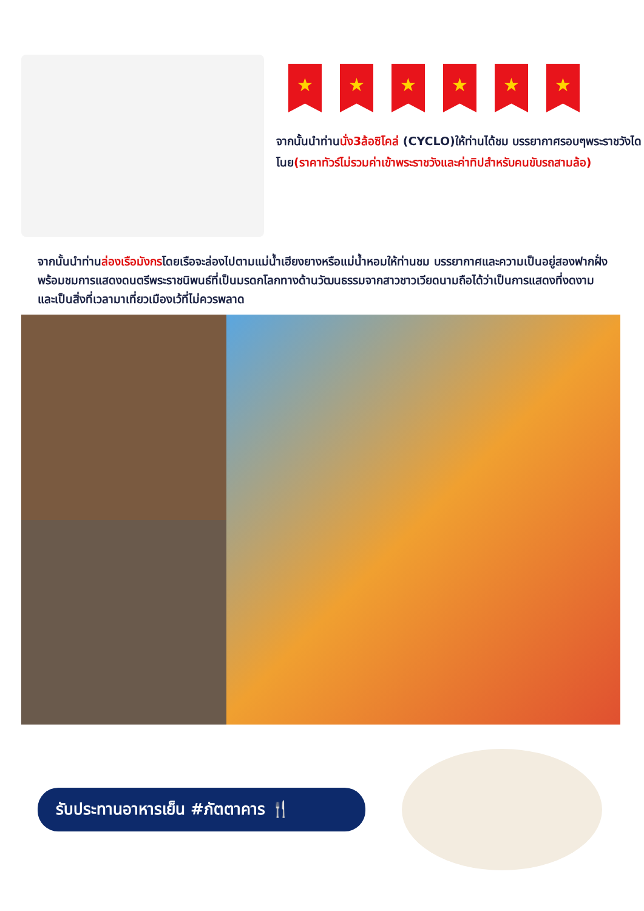★ ★ ★ ★ ★ ★
จากนั้นนำท่านนั่ง3ล้อซิโคล่ (CYCLO)ให้ท่านได้ชม บรรยากาศรอบๆพระราชวังไดโนย(ราคาทัวร์ไม่รวมค่าเข้าพระราชวังและค่าทิปสำหรับคนขับรถสามล้อ)
จากนั้นนำท่านล่องเรือมังกรโดยเรือจะล่องไปตามแม่น้ำเฮียงยางหรือแม่น้ำหอมให้ท่านชม บรรยากาศและความเป็นอยู่สองฟากฝั่งพร้อมชมการแสดงดนตรีพระราชนิพนธ์ที่เป็นมรดกโลกทางด้านวัฒนธรรมจากสาวชาวเวียดนามถือได้ว่าเป็นการแสดงที่งดงามและเป็นสิ่งที่เวลามาเที่ยวเมืองเว้ที่ไม่ควรพลาด
รับประทานอาหารเย็น #ภัตตาคาร 🍴